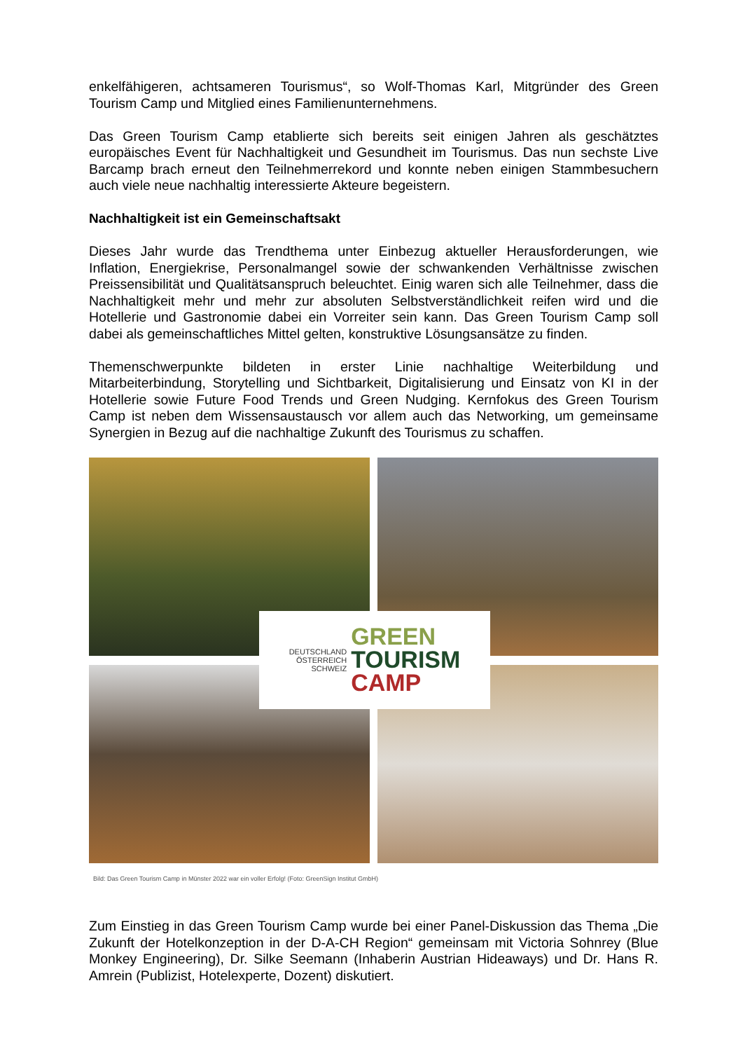enkelfähigeren, achtsameren Tourismus“, so Wolf-Thomas Karl, Mitgründer des Green Tourism Camp und Mitglied eines Familienunternehmens.
Das Green Tourism Camp etablierte sich bereits seit einigen Jahren als geschätztes europäisches Event für Nachhaltigkeit und Gesundheit im Tourismus. Das nun sechste Live Barcamp brach erneut den Teilnehmerrekord und konnte neben einigen Stammbesuchern auch viele neue nachhaltig interessierte Akteure begeistern.
Nachhaltigkeit ist ein Gemeinschaftsakt
Dieses Jahr wurde das Trendthema unter Einbezug aktueller Herausforderungen, wie Inflation, Energiekrise, Personalmangel sowie der schwankenden Verhältnisse zwischen Preissensibilität und Qualitätsanspruch beleuchtet. Einig waren sich alle Teilnehmer, dass die Nachhaltigkeit mehr und mehr zur absoluten Selbstverständlichkeit reifen wird und die Hotellerie und Gastronomie dabei ein Vorreiter sein kann. Das Green Tourism Camp soll dabei als gemeinschaftliches Mittel gelten, konstruktive Lösungsansätze zu finden.
Themenschwerpunkte bildeten in erster Linie nachhaltige Weiterbildung und Mitarbeiterbindung, Storytelling und Sichtbarkeit, Digitalisierung und Einsatz von KI in der Hotellerie sowie Future Food Trends und Green Nudging. Kernfokus des Green Tourism Camp ist neben dem Wissensaustausch vor allem auch das Networking, um gemeinsame Synergien in Bezug auf die nachhaltige Zukunft des Tourismus zu schaffen.
DEUTSCHLAND
ÖSTERREICH
SCHWEIZ
GREEN
TOURISM
CAMP
Bild: Das Green Tourism Camp in Münster 2022 war ein voller Erfolg! (Foto: GreenSign Institut GmbH)
Zum Einstieg in das Green Tourism Camp wurde bei einer Panel-Diskussion das Thema „Die Zukunft der Hotelkonzeption in der D-A-CH Region“ gemeinsam mit Victoria Sohnrey (Blue Monkey Engineering), Dr. Silke Seemann (Inhaberin Austrian Hideaways) und Dr. Hans R. Amrein (Publizist, Hotelexperte, Dozent) diskutiert.